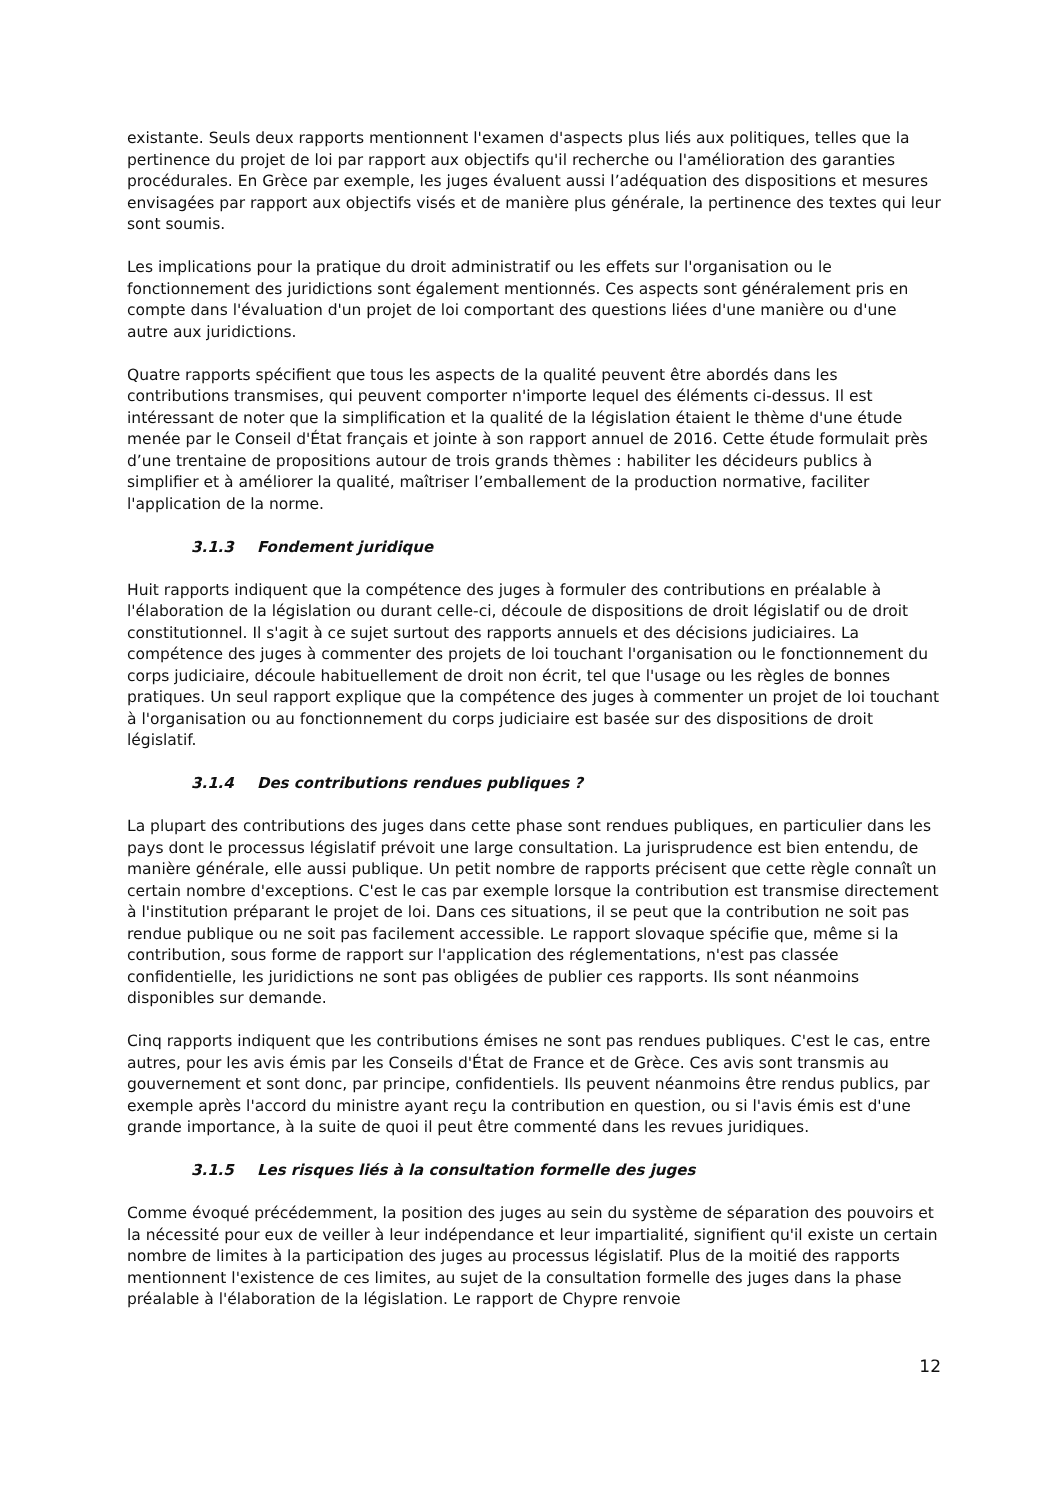existante. Seuls deux rapports mentionnent l'examen d'aspects plus liés aux politiques, telles que la pertinence du projet de loi par rapport aux objectifs qu'il recherche ou l'amélioration des garanties procédurales. En Grèce par exemple, les juges évaluent aussi l’adéquation des dispositions et mesures envisagées par rapport aux objectifs visés et de manière plus générale, la pertinence des textes qui leur sont soumis.
Les implications pour la pratique du droit administratif ou les effets sur l'organisation ou le fonctionnement des juridictions sont également mentionnés. Ces aspects sont généralement pris en compte dans l'évaluation d'un projet de loi comportant des questions liées d'une manière ou d'une autre aux juridictions.
Quatre rapports spécifient que tous les aspects de la qualité peuvent être abordés dans les contributions transmises, qui peuvent comporter n'importe lequel des éléments ci-dessus. Il est intéressant de noter que la simplification et la qualité de la législation étaient le thème d'une étude menée par le Conseil d'État français et jointe à son rapport annuel de 2016. Cette étude formulait près d’une trentaine de propositions autour de trois grands thèmes : habiliter les décideurs publics à simplifier et à améliorer la qualité, maîtriser l’emballement de la production normative, faciliter l'application de la norme.
3.1.3 Fondement juridique
Huit rapports indiquent que la compétence des juges à formuler des contributions en préalable à l'élaboration de la législation ou durant celle-ci, découle de dispositions de droit législatif ou de droit constitutionnel. Il s'agit à ce sujet surtout des rapports annuels et des décisions judiciaires. La compétence des juges à commenter des projets de loi touchant l'organisation ou le fonctionnement du corps judiciaire, découle habituellement de droit non écrit, tel que l'usage ou les règles de bonnes pratiques. Un seul rapport explique que la compétence des juges à commenter un projet de loi touchant à l'organisation ou au fonctionnement du corps judiciaire est basée sur des dispositions de droit législatif.
3.1.4 Des contributions rendues publiques ?
La plupart des contributions des juges dans cette phase sont rendues publiques, en particulier dans les pays dont le processus législatif prévoit une large consultation. La jurisprudence est bien entendu, de manière générale, elle aussi publique. Un petit nombre de rapports précisent que cette règle connaît un certain nombre d'exceptions. C'est le cas par exemple lorsque la contribution est transmise directement à l'institution préparant le projet de loi. Dans ces situations, il se peut que la contribution ne soit pas rendue publique ou ne soit pas facilement accessible. Le rapport slovaque spécifie que, même si la contribution, sous forme de rapport sur l'application des réglementations, n'est pas classée confidentielle, les juridictions ne sont pas obligées de publier ces rapports. Ils sont néanmoins disponibles sur demande.
Cinq rapports indiquent que les contributions émises ne sont pas rendues publiques. C'est le cas, entre autres, pour les avis émis par les Conseils d'État de France et de Grèce. Ces avis sont transmis au gouvernement et sont donc, par principe, confidentiels. Ils peuvent néanmoins être rendus publics, par exemple après l'accord du ministre ayant reçu la contribution en question, ou si l'avis émis est d'une grande importance, à la suite de quoi il peut être commenté dans les revues juridiques.
3.1.5 Les risques liés à la consultation formelle des juges
Comme évoqué précédemment, la position des juges au sein du système de séparation des pouvoirs et la nécessité pour eux de veiller à leur indépendance et leur impartialité, signifient qu'il existe un certain nombre de limites à la participation des juges au processus législatif. Plus de la moitié des rapports mentionnent l'existence de ces limites, au sujet de la consultation formelle des juges dans la phase préalable à l'élaboration de la législation. Le rapport de Chypre renvoie
12